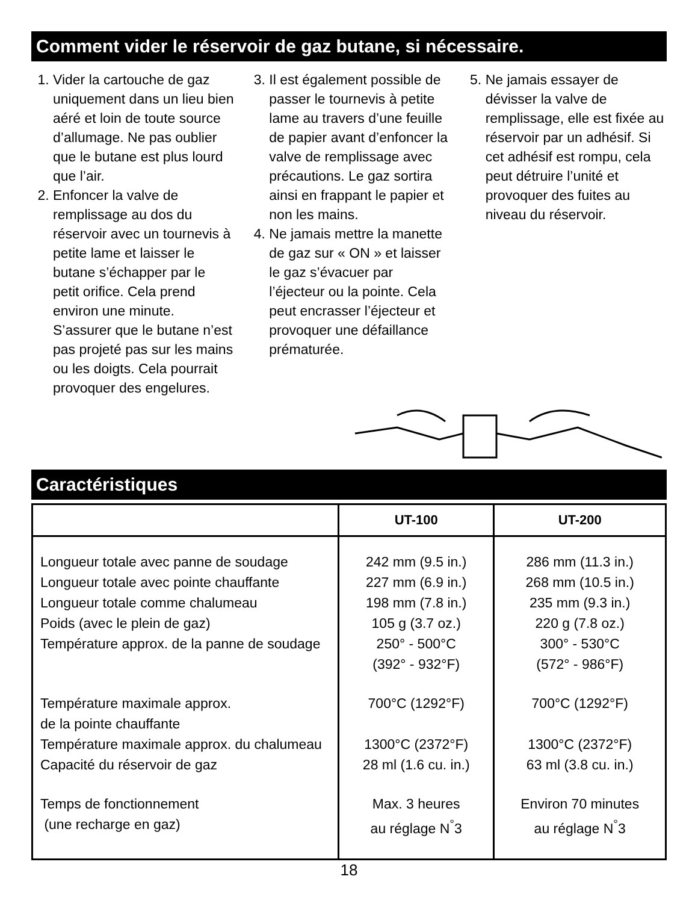Comment vider le réservoir de gaz butane, si nécessaire.
1. Vider la cartouche de gaz uniquement dans un lieu bien aéré et loin de toute source d’allumage. Ne pas oublier que le butane est plus lourd que l’air.
2. Enfoncer la valve de remplissage au dos du réservoir avec un tournevis à petite lame et laisser le butane s’échapper par le petit orifice. Cela prend environ une minute. S’assurer que le butane n’est pas projeté pas sur les mains ou les doigts. Cela pourrait provoquer des engelures.
3. Il est également possible de passer le tournevis à petite lame au travers d’une feuille de papier avant d’enfoncer la valve de remplissage avec précautions. Le gaz sortira ainsi en frappant le papier et non les mains.
4. Ne jamais mettre la manette de gaz sur « ON » et laisser le gaz s’évacuer par l’éjecteur ou la pointe. Cela peut encrasser l’éjecteur et provoquer une défaillance prématurée.
5. Ne jamais essayer de dévisser la valve de remplissage, elle est fixée au réservoir par un adhésif. Si cet adhésif est rompu, cela peut détruire l’unité et provoquer des fuites au niveau du réservoir.
Caractéristiques
| | UT-100 | UT-200 |
| --- | --- | --- |
| Longueur totale avec panne de soudage Longueur totale avec pointe chauffante Longueur totale comme chalumeau Poids (avec le plein de gaz) Température approx. de la panne de soudage | 242 mm (9.5 in.) 227 mm (6.9 in.) 198 mm (7.8 in.) 105 g (3.7 oz.) 250° - 500°C (392° - 932°F) | 286 mm (11.3 in.) 268 mm (10.5 in.) 235 mm (9.3 in.) 220 g (7.8 oz.) 300° - 530°C (572° - 986°F) |
| Température maximale approx. de la pointe chauffante Température maximale approx. du chalumeau Capacité du réservoir de gaz | 700°C (1292°F) 1300°C (2372°F) 28 ml (1.6 cu. in.) | 700°C (1292°F) 1300°C (2372°F) 63 ml (3.8 cu. in.) |
| Temps de fonctionnement (une recharge en gaz) | Max. 3 heures au réglage N<sup>°</sup>3 | Environ 70 minutes au réglage N<sup>°</sup>3 |
18